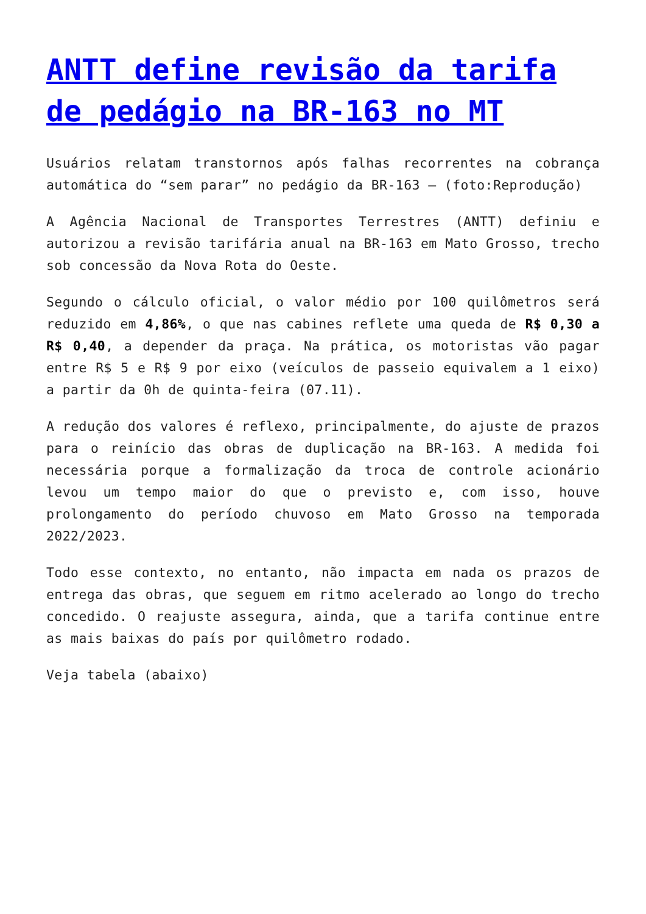ANTT define revisão da tarifa de pedágio na BR-163 no MT
Usuários relatam transtornos após falhas recorrentes na cobrança automática do “sem parar” no pedágio da BR-163 – (foto:Reprodução)
A Agência Nacional de Transportes Terrestres (ANTT) definiu e autorizou a revisão tarifária anual na BR-163 em Mato Grosso, trecho sob concessão da Nova Rota do Oeste.
Segundo o cálculo oficial, o valor médio por 100 quilômetros será reduzido em 4,86%, o que nas cabines reflete uma queda de R$ 0,30 a R$ 0,40, a depender da praça. Na prática, os motoristas vão pagar entre R$ 5 e R$ 9 por eixo (veículos de passeio equivalem a 1 eixo) a partir da 0h de quinta-feira (07.11).
A redução dos valores é reflexo, principalmente, do ajuste de prazos para o reinício das obras de duplicação na BR-163. A medida foi necessária porque a formalização da troca de controle acionário levou um tempo maior do que o previsto e, com isso, houve prolongamento do período chuvoso em Mato Grosso na temporada 2022/2023.
Todo esse contexto, no entanto, não impacta em nada os prazos de entrega das obras, que seguem em ritmo acelerado ao longo do trecho concedido. O reajuste assegura, ainda, que a tarifa continue entre as mais baixas do país por quilômetro rodado.
Veja tabela (abaixo)